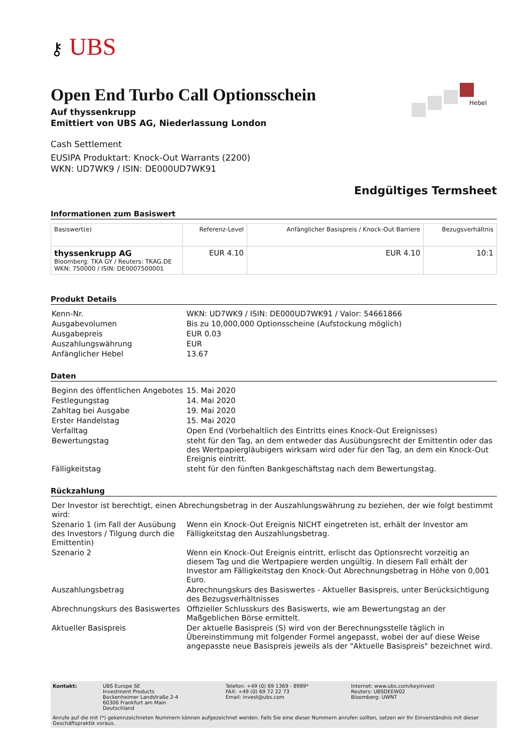⚷ UBS
Hebel
Open End Turbo Call Optionsschein
Auf thyssenkrupp
Emittiert von UBS AG, Niederlassung London
Cash Settlement
EUSIPA Produktart: Knock-Out Warrants (2200)
WKN: UD7WK9 / ISIN: DE000UD7WK91
Endgültiges Termsheet
Informationen zum Basiswert
| Basiswert(e) | Referenz-Level | Anfänglicher Basispreis / Knock-Out Barriere | Bezugsverhältnis |
| --- | --- | --- | --- |
| thyssenkrupp AG Bloomberg: TKA GY / Reuters: TKAG.DE WKN: 750000 / ISIN: DE0007500001 | EUR 4.10 | EUR 4.10 | 10:1 |
Produkt Details
| Kenn-Nr. | WKN: UD7WK9 / ISIN: DE000UD7WK91 / Valor: 54661866 |
| Ausgabevolumen | Bis zu 10,000,000 Optionsscheine (Aufstockung möglich) |
| Ausgabepreis | EUR 0.03 |
| Auszahlungswährung | EUR |
| Anfänglicher Hebel | 13.67 |
Daten
| Beginn des öffentlichen Angebotes | 15. Mai 2020 |
| Festlegungstag | 14. Mai 2020 |
| Zahltag bei Ausgabe | 19. Mai 2020 |
| Erster Handelstag | 15. Mai 2020 |
| Verfalltag | Open End (Vorbehaltlich des Eintritts eines Knock-Out Ereignisses) |
| Bewertungstag | steht für den Tag, an dem entweder das Ausübungsrecht der Emittentin oder das des Wertpapiergläubigers wirksam wird oder für den Tag, an dem ein Knock-Out Ereignis eintritt. |
| Fälligkeitstag | steht für den fünften Bankgeschäftstag nach dem Bewertungstag. |
Rückzahlung
| Der Investor ist berechtigt, einen Abrechungsbetrag in der Auszahlungswährung zu beziehen, der wie folgt bestimmt wird: | |
| Szenario 1 (im Fall der Ausübung des Investors / Tilgung durch die Emittentin) | Wenn ein Knock-Out Ereignis NICHT eingetreten ist, erhält der Investor am Fälligkeitstag den Auszahlungsbetrag. |
| Szenario 2 | Wenn ein Knock-Out Ereignis eintritt , erlischt das Optionsrecht vorzeitig an diesem Tag und die Wertpapiere werden ungültig. In diesem Fall erhält der Investor am Fälligkeitstag den Knock-Out Abrechnungsbetrag in Höhe von 0,001 Euro. |
| Auszahlungsbetrag | Abrechnungskurs des Basiswertes - Aktueller Basispreis, unter Berücksichtigung des Bezugsverhältnisses |
| Abrechnungskurs des Basiswertes | Offizieller Schlusskurs des Basiswerts, wie am Bewertungstag an der Maßgeblichen Börse ermittelt. |
| Aktueller Basispreis | Der aktuelle Basispreis (S) wird von der Berechnungsstelle täglich in Übereinstimmung mit folgender Formel angepasst, wobei der auf diese Weise angepasste neue Basispreis jeweils als der "Aktuelle Basispreis" bezeichnet wird. |
Kontakt:
UBS Europe SE
Investment Products
Bockenheimer Landstraße 2-4
60306 Frankfurt am Main
Deutschland
Telefon: +49 (0) 69 1369 - 8989*
FAX: +49 (0) 69 72 22 73
Email: invest@ubs.com
Internet: www.ubs.com/keyinvest
Reuters: UBSDEEW02
Bloomberg: UWNT
Anrufe auf die mit (*) gekennzeichneten Nummern können aufgezeichnet werden. Falls Sie eine dieser Nummern anrufen sollten, setzen wir Ihr Einverständnis mit dieser Geschäftspraktik voraus.